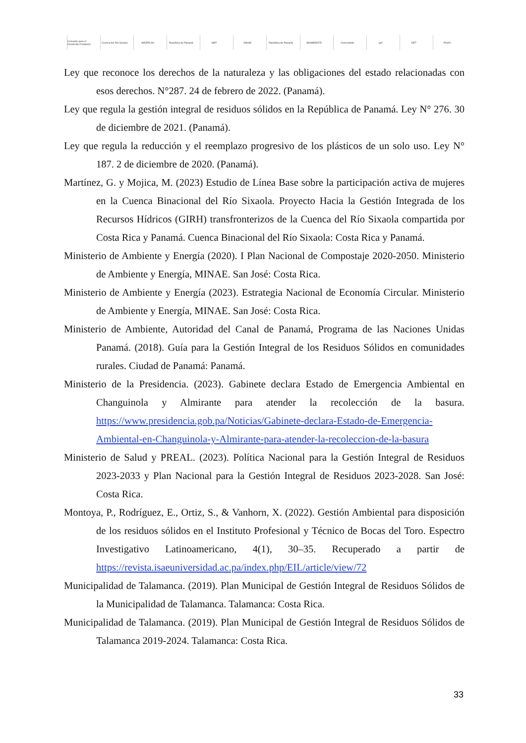Convenio para el Desarrollo Fronterizo
Cuenca del Río Sixaola MIDEPLAN República de Panamá MEF MINAE República de Panamá MiAMBIENTE Conectando gef OET PNUD
Ley que reconoce los derechos de la naturaleza y las obligaciones del estado relacionadas con esos derechos. N°287. 24 de febrero de 2022. (Panamá).
Ley que regula la gestión integral de residuos sólidos en la República de Panamá. Ley N° 276. 30 de diciembre de 2021. (Panamá).
Ley que regula la reducción y el reemplazo progresivo de los plásticos de un solo uso. Ley N° 187. 2 de diciembre de 2020. (Panamá).
Martínez, G. y Mojica, M. (2023) Estudio de Línea Base sobre la participación activa de mujeres en la Cuenca Binacional del Río Sixaola. Proyecto Hacia la Gestión Integrada de los Recursos Hídricos (GIRH) transfronterizos de la Cuenca del Río Sixaola compartida por Costa Rica y Panamá. Cuenca Binacional del Río Sixaola: Costa Rica y Panamá.
Ministerio de Ambiente y Energía (2020). I Plan Nacional de Compostaje 2020-2050. Ministerio de Ambiente y Energía, MINAE. San José: Costa Rica.
Ministerio de Ambiente y Energía (2023). Estrategia Nacional de Economía Circular. Ministerio de Ambiente y Energía, MINAE. San José: Costa Rica.
Ministerio de Ambiente, Autoridad del Canal de Panamá, Programa de las Naciones Unidas Panamá. (2018). Guía para la Gestión Integral de los Residuos Sólidos en comunidades rurales. Ciudad de Panamá: Panamá.
Ministerio de la Presidencia. (2023). Gabinete declara Estado de Emergencia Ambiental en Changuinola y Almirante para atender la recolección de la basura. https://www.presidencia.gob.pa/Noticias/Gabinete-declara-Estado-de-Emergencia-Ambiental-en-Changuinola-y-Almirante-para-atender-la-recoleccion-de-la-basura
Ministerio de Salud y PREAL. (2023). Política Nacional para la Gestión Integral de Residuos 2023-2033 y Plan Nacional para la Gestión Integral de Residuos 2023-2028. San José: Costa Rica.
Montoya, P., Rodríguez, E., Ortiz, S., & Vanhorn, X. (2022). Gestión Ambiental para disposición de los residuos sólidos en el Instituto Profesional y Técnico de Bocas del Toro. Espectro Investigativo Latinoamericano, 4(1), 30–35. Recuperado a partir de https://revista.isaeuniversidad.ac.pa/index.php/EIL/article/view/72
Municipalidad de Talamanca. (2019). Plan Municipal de Gestión Integral de Residuos Sólidos de la Municipalidad de Talamanca. Talamanca: Costa Rica.
Municipalidad de Talamanca. (2019). Plan Municipal de Gestión Integral de Residuos Sólidos de Talamanca 2019-2024. Talamanca: Costa Rica.
33